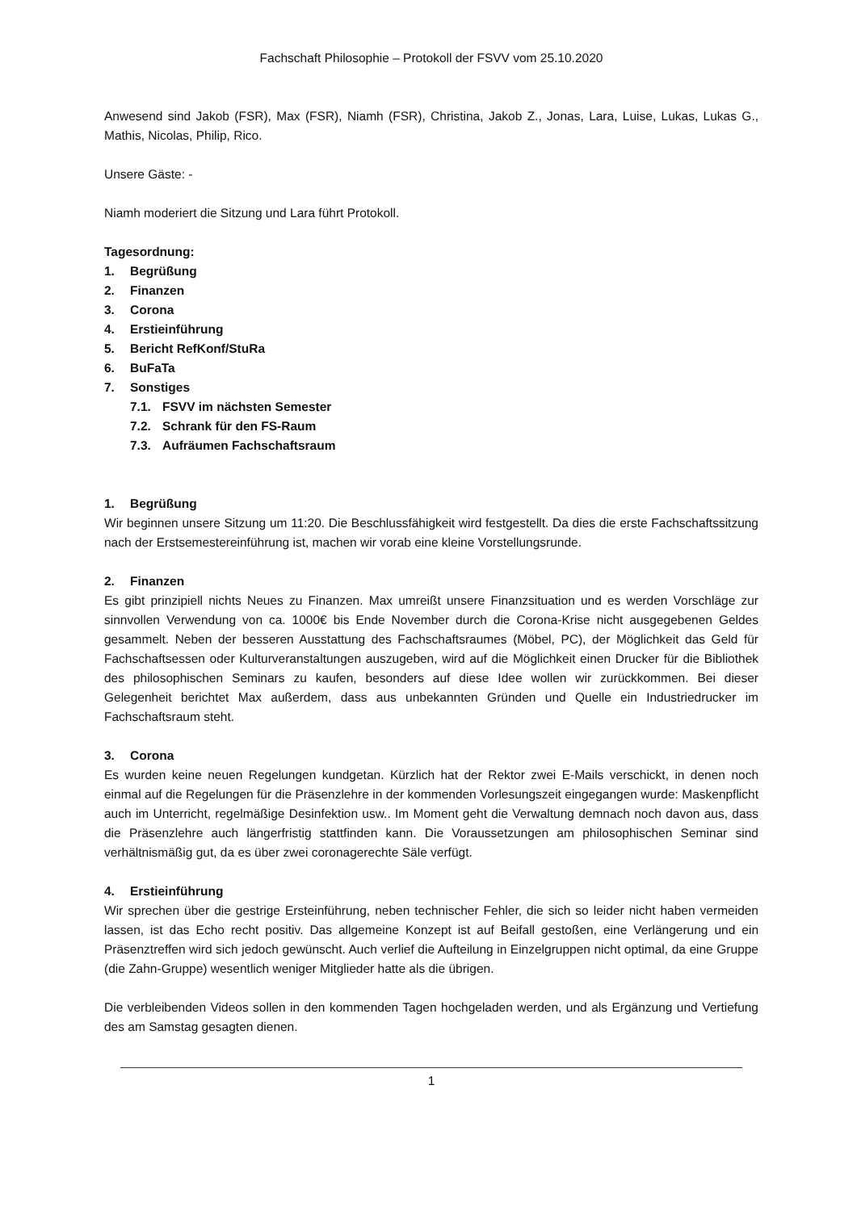Fachschaft Philosophie – Protokoll der FSVV vom 25.10.2020
Anwesend sind Jakob (FSR), Max (FSR), Niamh (FSR), Christina, Jakob Z., Jonas, Lara, Luise, Lukas, Lukas G., Mathis, Nicolas, Philip, Rico.
Unsere Gäste: -
Niamh moderiert die Sitzung und Lara führt Protokoll.
Tagesordnung:
1. Begrüßung
2. Finanzen
3. Corona
4. Erstieinführung
5. Bericht RefKonf/StuRa
6. BuFaTa
7. Sonstiges
7.1. FSVV im nächsten Semester
7.2. Schrank für den FS-Raum
7.3. Aufräumen Fachschaftsraum
1. Begrüßung
Wir beginnen unsere Sitzung um 11:20. Die Beschlussfähigkeit wird festgestellt. Da dies die erste Fachschaftssitzung nach der Erstsemestereinführung ist, machen wir vorab eine kleine Vorstellungsrunde.
2. Finanzen
Es gibt prinzipiell nichts Neues zu Finanzen. Max umreißt unsere Finanzsituation und es werden Vorschläge zur sinnvollen Verwendung von ca. 1000€ bis Ende November durch die Corona-Krise nicht ausgegebenen Geldes gesammelt. Neben der besseren Ausstattung des Fachschaftsraumes (Möbel, PC), der Möglichkeit das Geld für Fachschaftsessen oder Kulturveranstaltungen auszugeben, wird auf die Möglichkeit einen Drucker für die Bibliothek des philosophischen Seminars zu kaufen, besonders auf diese Idee wollen wir zurückkommen. Bei dieser Gelegenheit berichtet Max außerdem, dass aus unbekannten Gründen und Quelle ein Industriedrucker im Fachschaftsraum steht.
3. Corona
Es wurden keine neuen Regelungen kundgetan. Kürzlich hat der Rektor zwei E-Mails verschickt, in denen noch einmal auf die Regelungen für die Präsenzlehre in der kommenden Vorlesungszeit eingegangen wurde: Maskenpflicht auch im Unterricht, regelmäßige Desinfektion usw.. Im Moment geht die Verwaltung demnach noch davon aus, dass die Präsenzlehre auch längerfristig stattfinden kann. Die Voraussetzungen am philosophischen Seminar sind verhältnismäßig gut, da es über zwei coronagerechte Säle verfügt.
4. Erstieinführung
Wir sprechen über die gestrige Ersteinführung, neben technischer Fehler, die sich so leider nicht haben vermeiden lassen, ist das Echo recht positiv. Das allgemeine Konzept ist auf Beifall gestoßen, eine Verlängerung und ein Präsenztreffen wird sich jedoch gewünscht. Auch verlief die Aufteilung in Einzelgruppen nicht optimal, da eine Gruppe (die Zahn-Gruppe) wesentlich weniger Mitglieder hatte als die übrigen.
Die verbleibenden Videos sollen in den kommenden Tagen hochgeladen werden, und als Ergänzung und Vertiefung des am Samstag gesagten dienen.
1